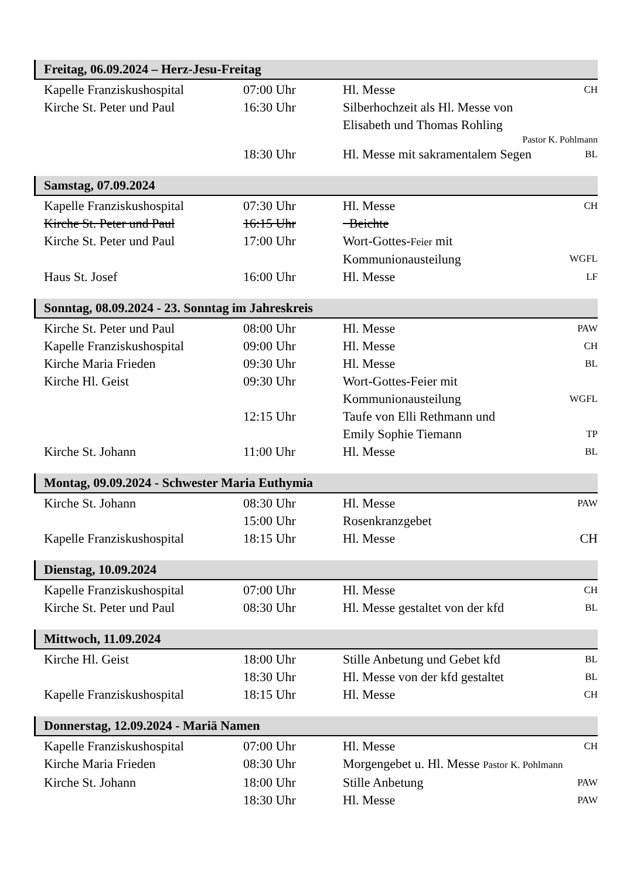Freitag, 06.09.2024 – Herz-Jesu-Freitag
| Kapelle Franziskushospital | 07:00 Uhr | Hl. Messe | CH |
| Kirche St. Peter und Paul | 16:30 Uhr | Silberhochzeit als Hl. Messe von Elisabeth und Thomas Rohling Pastor K. Pohlmann | |
| | 18:30 Uhr | Hl. Messe mit sakramentalem Segen | BL |
Samstag, 07.09.2024
| Kapelle Franziskushospital | 07:30 Uhr | Hl. Messe | CH |
| Kirche St. Peter und Paul | 16:15 Uhr | Beichte | |
| Kirche St. Peter und Paul | 17:00 Uhr | Wort-Gottes- Feier mit Kommunionausteilung | WGFL |
| Haus St. Josef | 16:00 Uhr | Hl. Messe | LF |
Sonntag, 08.09.2024 - 23. Sonntag im Jahreskreis
| Kirche St. Peter und Paul | 08:00 Uhr | Hl. Messe | PAW |
| Kapelle Franziskushospital | 09:00 Uhr | Hl. Messe | CH |
| Kirche Maria Frieden | 09:30 Uhr | Hl. Messe | BL |
| Kirche Hl. Geist | 09:30 Uhr | Wort-Gottes-Feier mit Kommunionausteilung | WGFL |
| | 12:15 Uhr | Taufe von Elli Rethmann und Emily Sophie Tiemann | TP |
| Kirche St. Johann | 11:00 Uhr | Hl. Messe | BL |
Montag, 09.09.2024 - Schwester Maria Euthymia
| Kirche St. Johann | 08:30 Uhr | Hl. Messe | PAW |
| | 15:00 Uhr | Rosenkranzgebet | |
| Kapelle Franziskushospital | 18:15 Uhr | Hl. Messe | CH |
Dienstag, 10.09.2024
| Kapelle Franziskushospital | 07:00 Uhr | Hl. Messe | CH |
| Kirche St. Peter und Paul | 08:30 Uhr | Hl. Messe gestaltet von der kfd | BL |
Mittwoch, 11.09.2024
| Kirche Hl. Geist | 18:00 Uhr | Stille Anbetung und Gebet kfd | BL |
| | 18:30 Uhr | Hl. Messe von der kfd gestaltet | BL |
| Kapelle Franziskushospital | 18:15 Uhr | Hl. Messe | CH |
Donnerstag, 12.09.2024 - Mariä Namen
| Kapelle Franziskushospital | 07:00 Uhr | Hl. Messe | CH |
| Kirche Maria Frieden | 08:30 Uhr | Morgengebet u. Hl. Messe Pastor K. Pohlmann | |
| Kirche St. Johann | 18:00 Uhr | Stille Anbetung | PAW |
| | 18:30 Uhr | Hl. Messe | PAW |